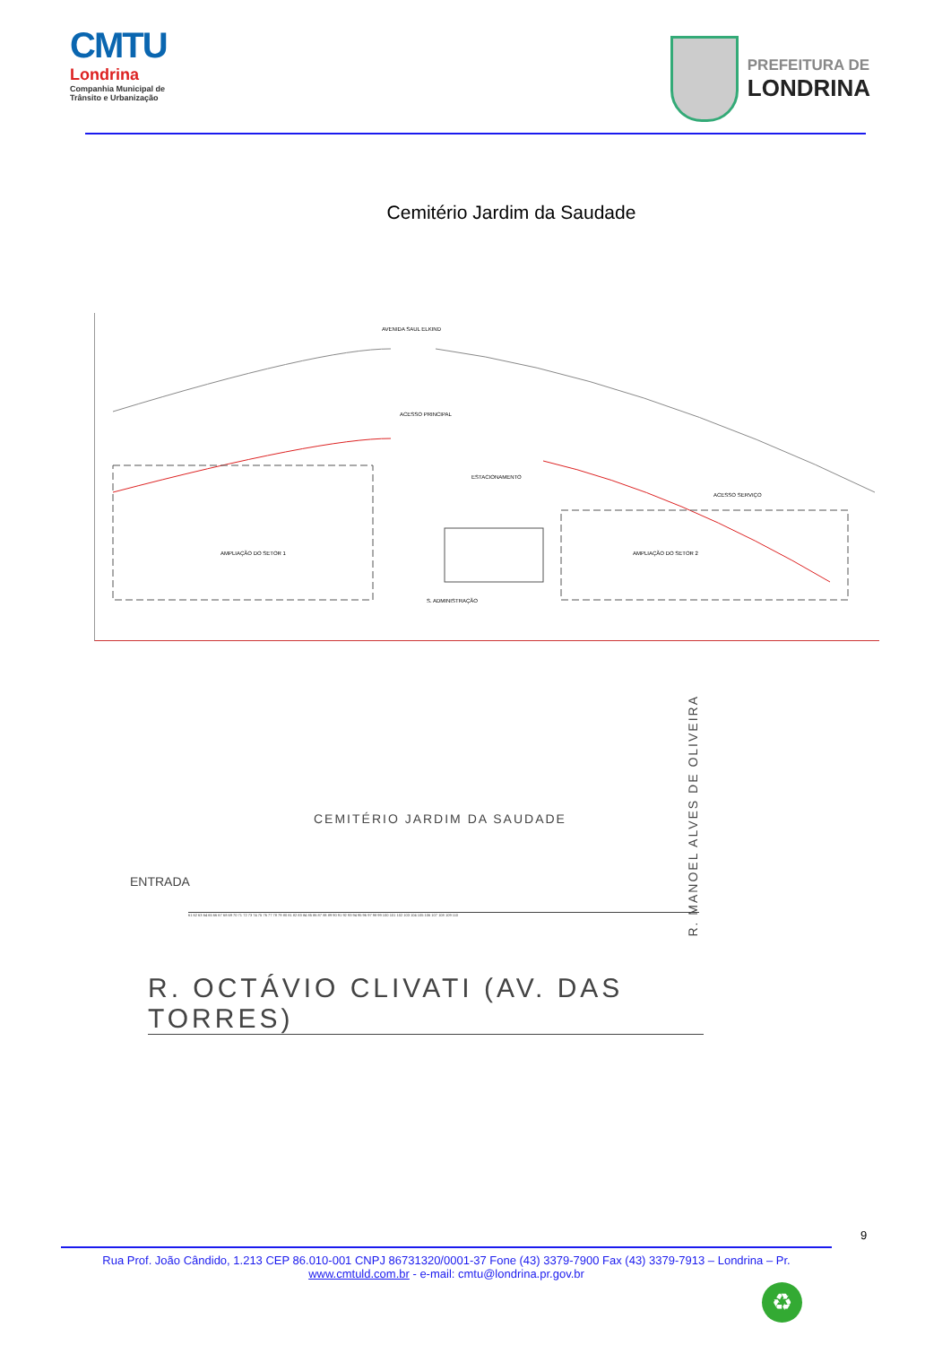CMTU
Londrina
Companhia Municipal de Trânsito e Urbanização
PREFEITURA DE
LONDRINA
Cemitério Jardim da Saudade
AVENIDA SAUL ELKIND
ESTACIONAMENTO
ACESSO PRINCIPAL
ACESSO SERVIÇO
AMPLIAÇÃO DO SETOR 1 AMPLIAÇÃO DO SETOR 2
S. ADMINISTRAÇÃO
CEMITÉRIO JARDIM DA SAUDADE
ENTRADA
R. MANOEL ALVES DE OLIVEIRA
R. OCTÁVIO CLIVATI (AV. DAS TORRES)
61 62 63 64 65 66 67 68 69 70 71 72 73 74 75 76 77 78 79 80 81 82 83 84 85 86 87 88 89 90 91 92 93 94 95 96 97 98 99 100 101 102 103 104 105 106 107 108 109 110
9
Rua Prof. João Cândido, 1.213 CEP 86.010-001 CNPJ 86731320/0001-37 Fone (43) 3379-7900 Fax (43) 3379-7913 – Londrina – Pr.
www.cmtuld.com.br - e-mail: cmtu@londrina.pr.gov.br
♻